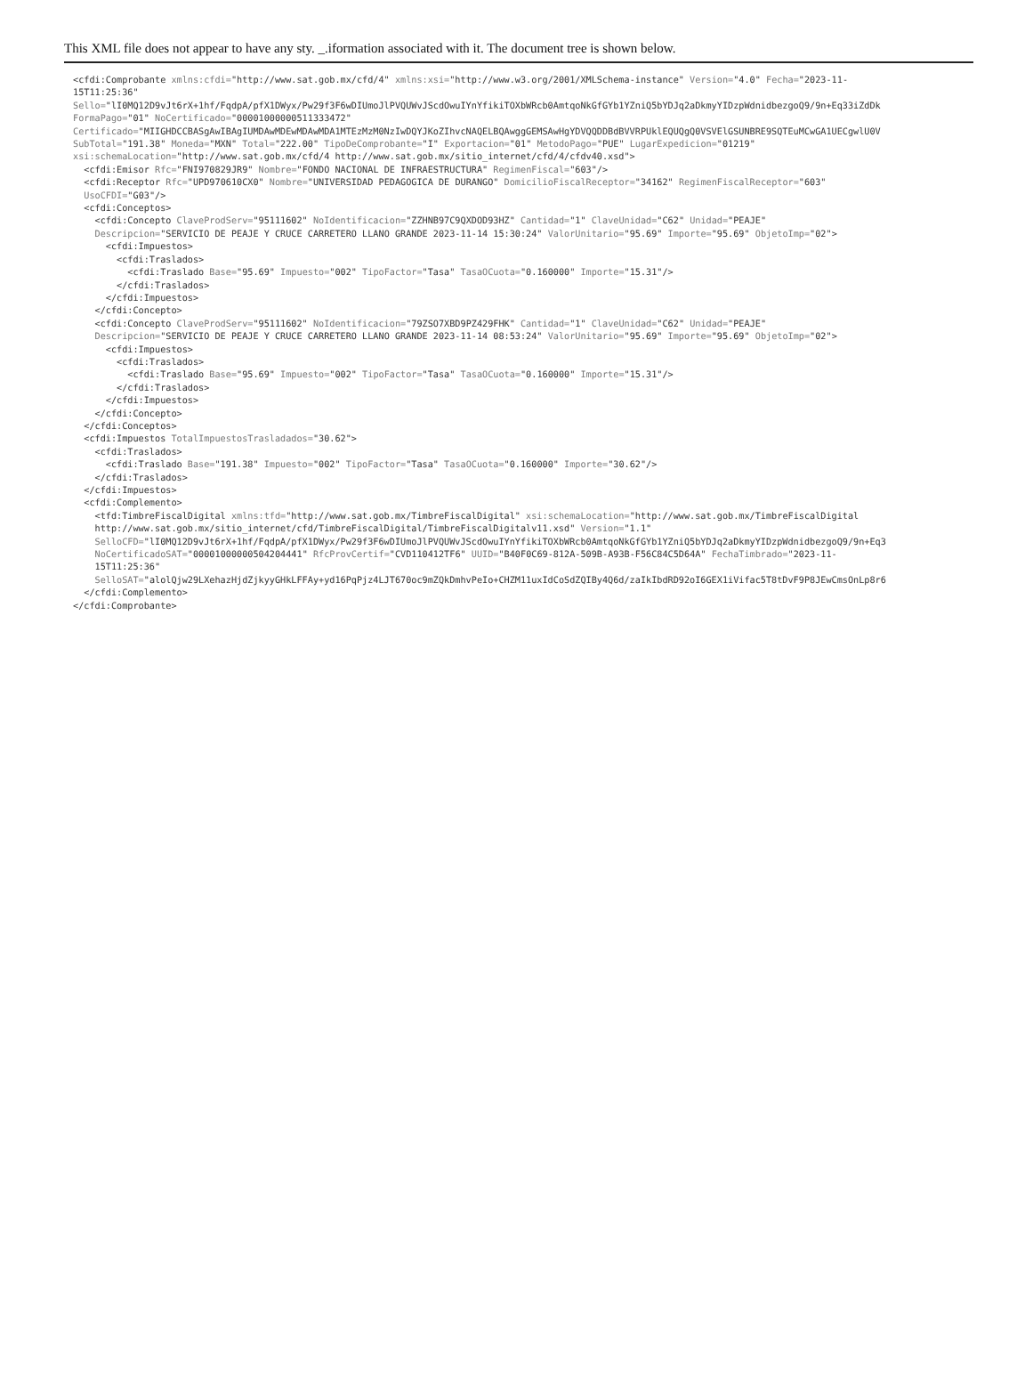This XML file does not appear to have any sty. _.iformation associated with it. The document tree is shown below.
<cfdi:Comprobante xmlns:cfdi="http://www.sat.gob.mx/cfd/4" xmlns:xsi="http://www.w3.org/2001/XMLSchema-instance" Version="4.0" Fecha="2023-11- 15T11:25:36" Sello="lI0MQ12D9vJt6rX+1hf/FqdpA/pfX1DWyx/Pw29f3F6wDIUmoJlPVQUWvJScdOwuIYnYfikiTOXbWRcb0AmtqoNkGfGYb1YZniQ5bYDJq2aDkmyYIDzpWdnidbezgoQ9/9n+Eq33iZdDk FormaPago="01" NoCertificado="00001000000511333472" Certificado="MIIGHDCCBASgAwIBAgIUMDAwMDEwMDAwMDA1MTEzMzM0NzIwDQYJKoZIhvcNAQELBQAwggGEMSAwHgYDVQQDDBdBVVRPUklEQUQgQ0VSVElGSUNBRE9SQTEuMCwGA1UECgwlU0V SubTotal="191.38" Moneda="MXN" Total="222.00" TipoDeComprobante="I" Exportacion="01" MetodoPago="PUE" LugarExpedicion="01219" xsi:schemaLocation="http://www.sat.gob.mx/cfd/4 http://www.sat.gob.mx/sitio_internet/cfd/4/cfdv40.xsd"> <cfdi:Emisor Rfc="FNI970829JR9" Nombre="FONDO NACIONAL DE INFRAESTRUCTURA" RegimenFiscal="603"/> <cfdi:Receptor Rfc="UPD970610CX0" Nombre="UNIVERSIDAD PEDAGOGICA DE DURANGO" DomicilioFiscalReceptor="34162" RegimenFiscalReceptor="603" UsoCFDI="G03"/> <cfdi:Conceptos> <cfdi:Concepto ClaveProdServ="95111602" NoIdentificacion="ZZHNB97C9QXDOD93HZ" Cantidad="1" ClaveUnidad="C62" Unidad="PEAJE" Descripcion="SERVICIO DE PEAJE Y CRUCE CARRETERO LLANO GRANDE 2023-11-14 15:30:24" ValorUnitario="95.69" Importe="95.69" ObjetoImp="02"> <cfdi:Impuestos> <cfdi:Traslados> <cfdi:Traslado Base="95.69" Impuesto="002" TipoFactor="Tasa" TasaOCuota="0.160000" Importe="15.31"/> </cfdi:Traslados> </cfdi:Impuestos> </cfdi:Concepto> <cfdi:Concepto ClaveProdServ="95111602" NoIdentificacion="79ZSO7XBD9PZ429FHK" Cantidad="1" ClaveUnidad="C62" Unidad="PEAJE" Descripcion="SERVICIO DE PEAJE Y CRUCE CARRETERO LLANO GRANDE 2023-11-14 08:53:24" ValorUnitario="95.69" Importe="95.69" ObjetoImp="02"> <cfdi:Impuestos> <cfdi:Traslados> <cfdi:Traslado Base="95.69" Impuesto="002" TipoFactor="Tasa" TasaOCuota="0.160000" Importe="15.31"/> </cfdi:Traslados> </cfdi:Impuestos> </cfdi:Concepto> </cfdi:Conceptos> <cfdi:Impuestos TotalImpuestosTrasladados="30.62"> <cfdi:Traslados> <cfdi:Traslado Base="191.38" Impuesto="002" TipoFactor="Tasa" TasaOCuota="0.160000" Importe="30.62"/> </cfdi:Traslados> </cfdi:Impuestos> <cfdi:Complemento> <tfd:TimbreFiscalDigital xmlns:tfd="http://www.sat.gob.mx/TimbreFiscalDigital" xsi:schemaLocation="http://www.sat.gob.mx/TimbreFiscalDigital http://www.sat.gob.mx/sitio_internet/cfd/TimbreFiscalDigital/TimbreFiscalDigitalv11.xsd" Version="1.1" SelloCFD="lI0MQ12D9vJt6rX+1hf/FqdpA/pfX1DWyx/Pw29f3F6wDIUmoJlPVQUWvJScdOwuIYnYfikiTOXbWRcb0AmtqoNkGfGYb1YZniQ5bYDJq2aDkmyYIDzpWdnidbezgoQ9/9n+Eq3 NoCertificadoSAT="00001000000504204441" RfcProvCertif="CVD110412TF6" UUID="B40F0C69-812A-509B-A93B-F56C84C5D64A" FechaTimbrado="2023-11- 15T11:25:36" SelloSAT="alolQjw29LXehazHjdZjkyyGHkLFFAy+yd16PqPjz4LJT670oc9mZQkDmhvPeIo+CHZM11uxIdCoSdZQIBy4Q6d/zaIkIbdRD92oI6GEX1iVifac5T8tDvF9P8JEwCmsOnLp8r6 </cfdi:Complemento> </cfdi:Comprobante>